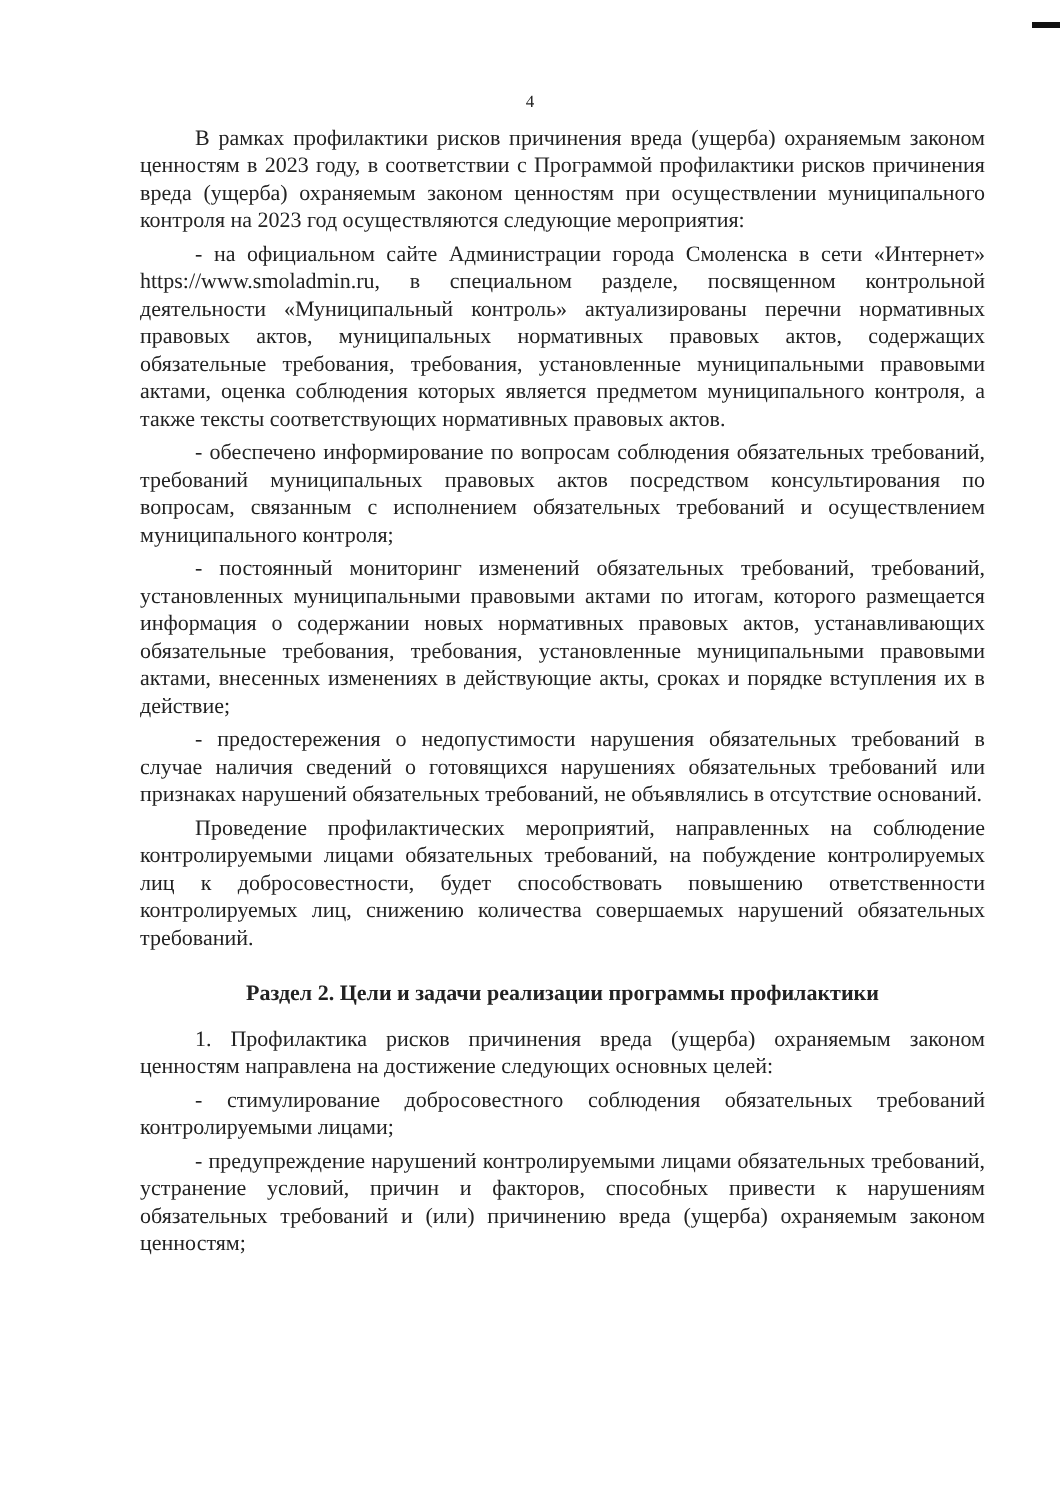4
В рамках профилактики рисков причинения вреда (ущерба) охраняемым законом ценностям в 2023 году, в соответствии с Программой профилактики рисков причинения вреда (ущерба) охраняемым законом ценностям при осуществлении муниципального контроля на 2023 год осуществляются следующие мероприятия:
- на официальном сайте Администрации города Смоленска в сети «Интернет» https://www.smoladmin.ru, в специальном разделе, посвященном контрольной деятельности «Муниципальный контроль» актуализированы перечни нормативных правовых актов, муниципальных нормативных правовых актов, содержащих обязательные требования, требования, установленные муниципальными правовыми актами, оценка соблюдения которых является предметом муниципального контроля, а также тексты соответствующих нормативных правовых актов.
- обеспечено информирование по вопросам соблюдения обязательных требований, требований муниципальных правовых актов посредством консультирования по вопросам, связанным с исполнением обязательных требований и осуществлением муниципального контроля;
- постоянный мониторинг изменений обязательных требований, требований, установленных муниципальными правовыми актами по итогам, которого размещается информация о содержании новых нормативных правовых актов, устанавливающих обязательные требования, требования, установленные муниципальными правовыми актами, внесенных изменениях в действующие акты, сроках и порядке вступления их в действие;
- предостережения о недопустимости нарушения обязательных требований в случае наличия сведений о готовящихся нарушениях обязательных требований или признаках нарушений обязательных требований, не объявлялись в отсутствие оснований.
Проведение профилактических мероприятий, направленных на соблюдение контролируемыми лицами обязательных требований, на побуждение контролируемых лиц к добросовестности, будет способствовать повышению ответственности контролируемых лиц, снижению количества совершаемых нарушений обязательных требований.
Раздел 2. Цели и задачи реализации программы профилактики
1. Профилактика рисков причинения вреда (ущерба) охраняемым законом ценностям направлена на достижение следующих основных целей:
- стимулирование добросовестного соблюдения обязательных требований контролируемыми лицами;
- предупреждение нарушений контролируемыми лицами обязательных требований, устранение условий, причин и факторов, способных привести к нарушениям обязательных требований и (или) причинению вреда (ущерба) охраняемым законом ценностям;